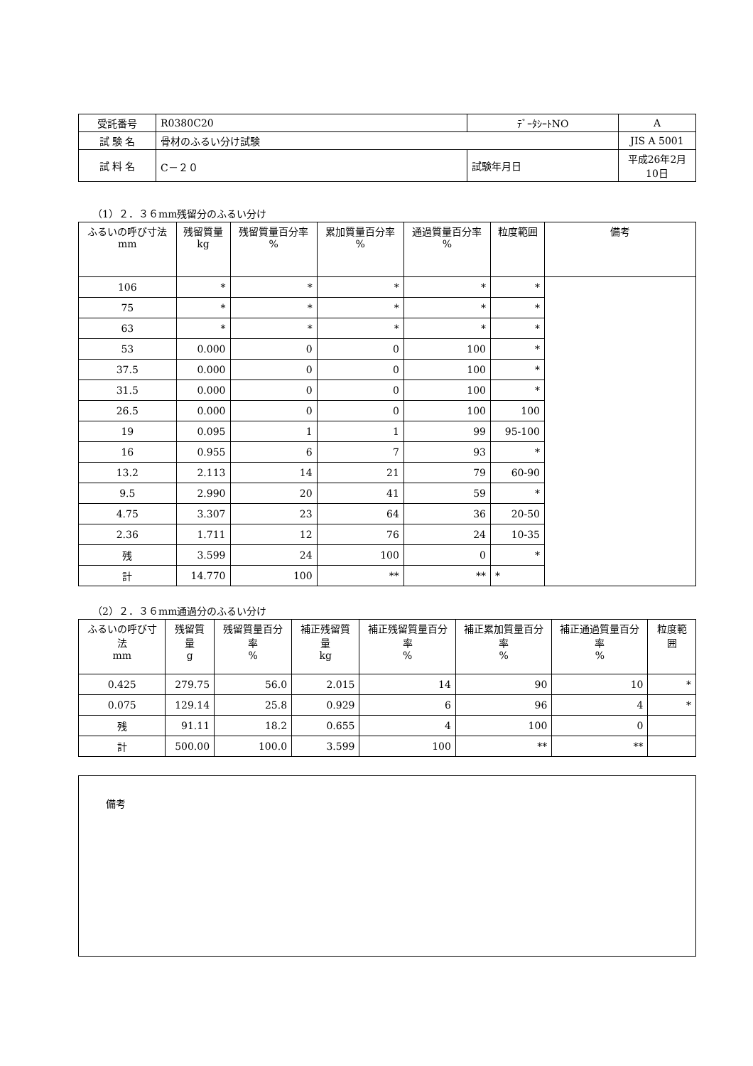| 受託番号 | R0380C20 | ﾃﾞｰﾀｼｰﾄNO | A |
| 試 験 名 | 骨材のふるい分け試験 | | JIS A 5001 |
| 試 料 名 | C－２０ | 試験年月日 | 平成26年2月10日 |
（1）２．３６mm残留分のふるい分け
| ふるいの呼び寸法 mm | 残留質量 kg | 残留質量百分率 % | 累加質量百分率 % | 通過質量百分率 % | 粒度範囲 | 備考 |
| --- | --- | --- | --- | --- | --- | --- |
| 106 | * | * | * | * | * | |
| 75 | * | * | * | * | * | |
| 63 | * | * | * | * | * | |
| 53 | 0.000 | 0 | 0 | 100 | * | |
| 37.5 | 0.000 | 0 | 0 | 100 | * | |
| 31.5 | 0.000 | 0 | 0 | 100 | * | |
| 26.5 | 0.000 | 0 | 0 | 100 | 100 | |
| 19 | 0.095 | 1 | 1 | 99 | 95-100 | |
| 16 | 0.955 | 6 | 7 | 93 | * | |
| 13.2 | 2.113 | 14 | 21 | 79 | 60-90 | |
| 9.5 | 2.990 | 20 | 41 | 59 | * | |
| 4.75 | 3.307 | 23 | 64 | 36 | 20-50 | |
| 2.36 | 1.711 | 12 | 76 | 24 | 10-35 | |
| 残 | 3.599 | 24 | 100 | 0 | * | |
| 計 | 14.770 | 100 | ** | ** | * | |
（2）２．３６mm通過分のふるい分け
| ふるいの呼び寸法 mm | 残留質量 g | 残留質量百分率 % | 補正残留質量 kg | 補正残留質量百分率 % | 補正累加質量百分率 % | 補正通過質量百分率 % | 粒度範囲 |
| --- | --- | --- | --- | --- | --- | --- | --- |
| 0.425 | 279.75 | 56.0 | 2.015 | 14 | 90 | 10 | * |
| 0.075 | 129.14 | 25.8 | 0.929 | 6 | 96 | 4 | * |
| 残 | 91.11 | 18.2 | 0.655 | 4 | 100 | 0 | |
| 計 | 500.00 | 100.0 | 3.599 | 100 | ** | ** | |
備考